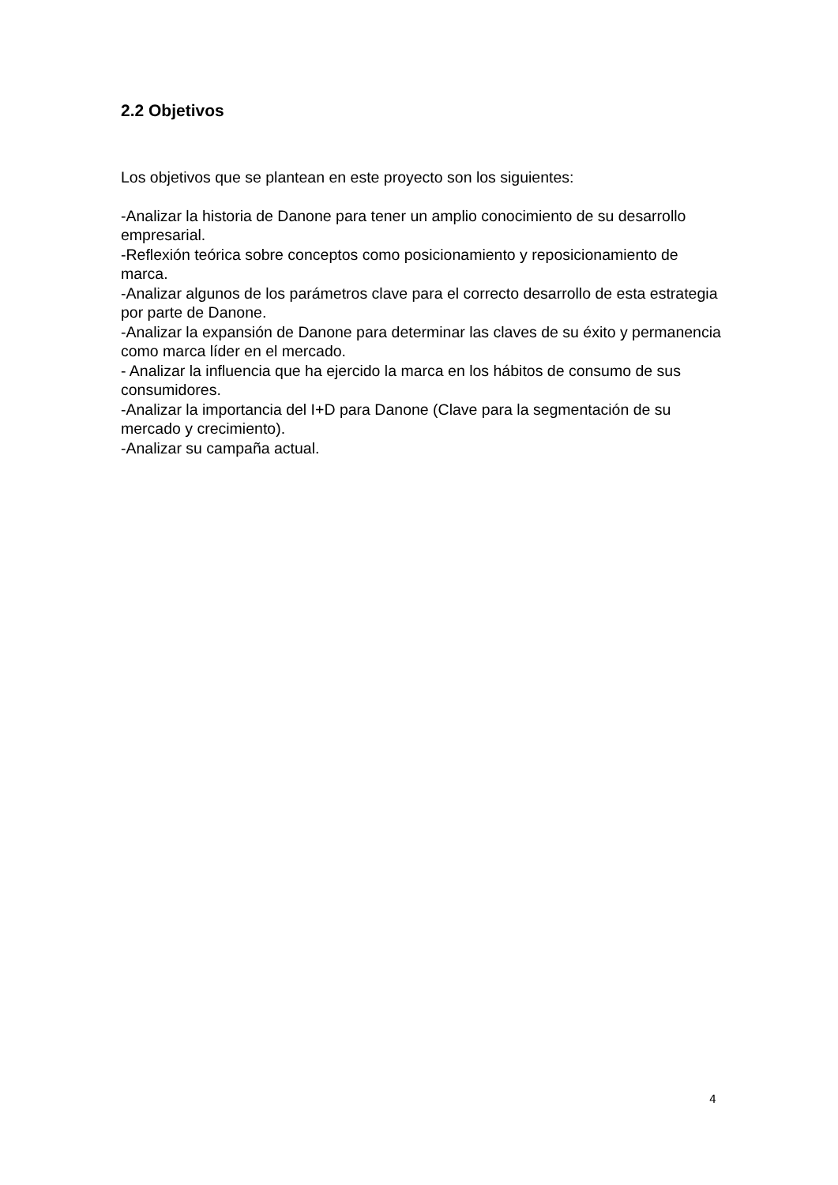2.2 Objetivos
Los objetivos que se plantean en este proyecto son los siguientes:
-Analizar la historia de Danone para tener un amplio conocimiento de su desarrollo empresarial.
-Reflexión teórica sobre conceptos como posicionamiento y reposicionamiento de marca.
-Analizar algunos de los parámetros clave para el correcto desarrollo de esta estrategia por parte de Danone.
-Analizar la expansión de Danone para determinar las claves de su éxito y permanencia como marca líder en el mercado.
- Analizar la influencia que ha ejercido la marca en los hábitos de consumo de sus consumidores.
-Analizar la importancia del I+D para Danone (Clave para la segmentación de su mercado y crecimiento).
-Analizar su campaña actual.
4